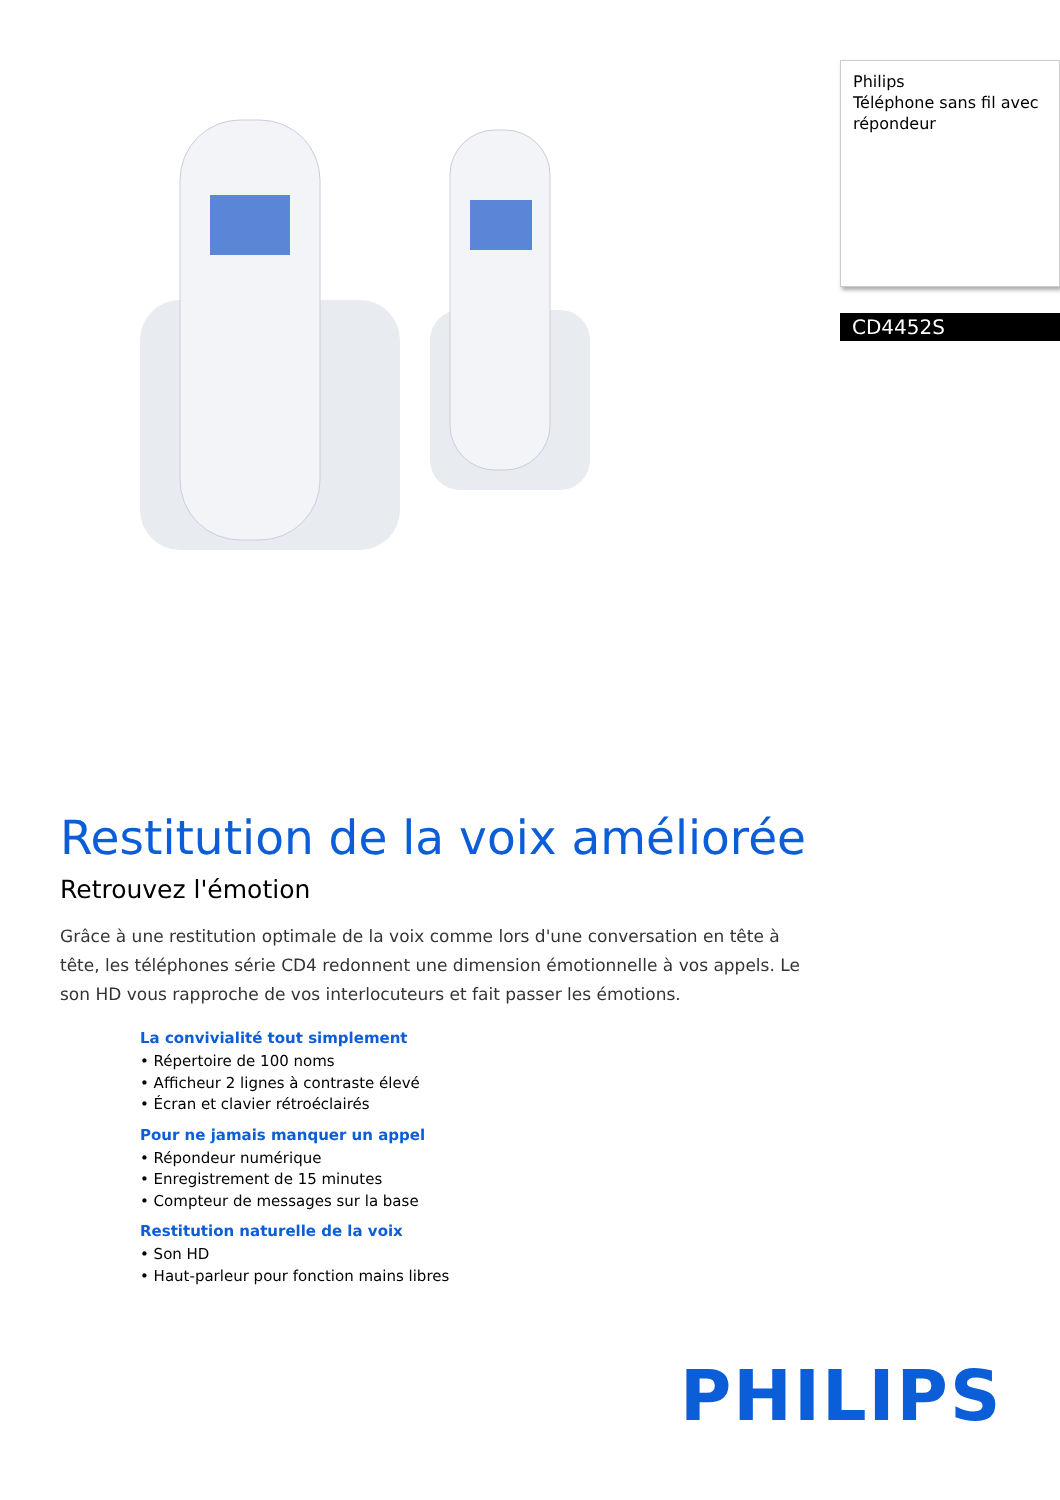Restitution de la voix améliorée
Retrouvez l'émotion
Grâce à une restitution optimale de la voix comme lors d'une conversation en tête à tête, les téléphones série CD4 redonnent une dimension émotionnelle à vos appels. Le son HD vous rapproche de vos interlocuteurs et fait passer les émotions.
La convivialité tout simplement
• Répertoire de 100 noms
• Afficheur 2 lignes à contraste élevé
• Écran et clavier rétroéclairés
Pour ne jamais manquer un appel
• Répondeur numérique
• Enregistrement de 15 minutes
• Compteur de messages sur la base
Restitution naturelle de la voix
• Son HD
• Haut-parleur pour fonction mains libres
Philips
Téléphone sans fil avec répondeur
CD4452S
PHILIPS